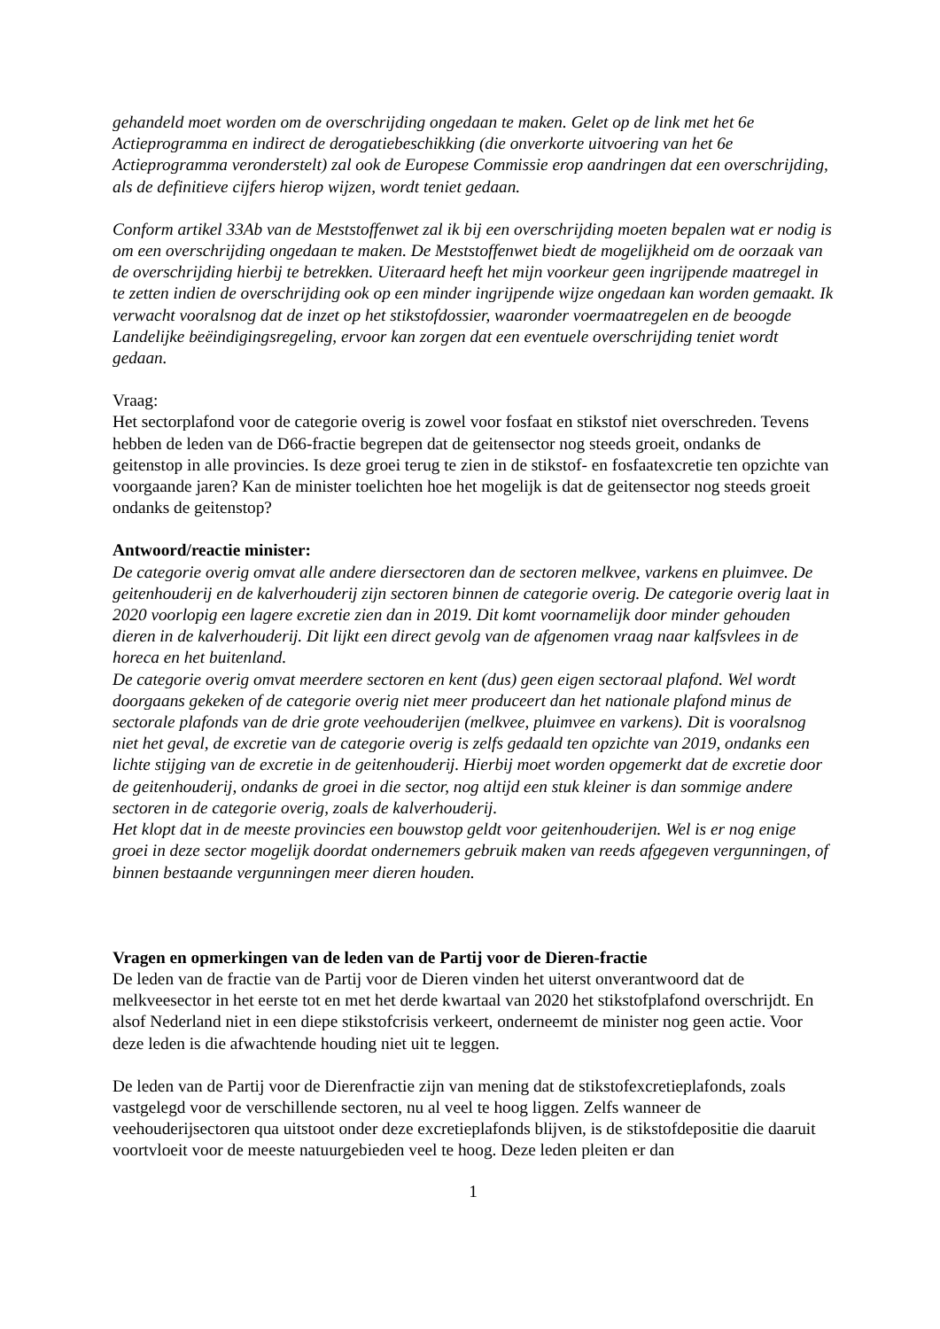gehandeld moet worden om de overschrijding ongedaan te maken. Gelet op de link met het 6e Actieprogramma en indirect de derogatiebeschikking (die onverkorte uitvoering van het 6e Actieprogramma veronderstelt) zal ook de Europese Commissie erop aandringen dat een overschrijding, als de definitieve cijfers hierop wijzen, wordt teniet gedaan.
Conform artikel 33Ab van de Meststoffenwet zal ik bij een overschrijding moeten bepalen wat er nodig is om een overschrijding ongedaan te maken. De Meststoffenwet biedt de mogelijkheid om de oorzaak van de overschrijding hierbij te betrekken. Uiteraard heeft het mijn voorkeur geen ingrijpende maatregel in te zetten indien de overschrijding ook op een minder ingrijpende wijze ongedaan kan worden gemaakt. Ik verwacht vooralsnog dat de inzet op het stikstofdossier, waaronder voermaatregelen en de beoogde Landelijke beëindigingsregeling, ervoor kan zorgen dat een eventuele overschrijding teniet wordt gedaan.
Vraag:
Het sectorplafond voor de categorie overig is zowel voor fosfaat en stikstof niet overschreden. Tevens hebben de leden van de D66-fractie begrepen dat de geitensector nog steeds groeit, ondanks de geitenstop in alle provincies. Is deze groei terug te zien in de stikstof- en fosfaatexcretie ten opzichte van voorgaande jaren? Kan de minister toelichten hoe het mogelijk is dat de geitensector nog steeds groeit ondanks de geitenstop?
Antwoord/reactie minister:
De categorie overig omvat alle andere diersectoren dan de sectoren melkvee, varkens en pluimvee. De geitenhouderij en de kalverhouderij zijn sectoren binnen de categorie overig. De categorie overig laat in 2020 voorlopig een lagere excretie zien dan in 2019. Dit komt voornamelijk door minder gehouden dieren in de kalverhouderij. Dit lijkt een direct gevolg van de afgenomen vraag naar kalfsvlees in de horeca en het buitenland.
De categorie overig omvat meerdere sectoren en kent (dus) geen eigen sectoraal plafond. Wel wordt doorgaans gekeken of de categorie overig niet meer produceert dan het nationale plafond minus de sectorale plafonds van de drie grote veehouderijen (melkvee, pluimvee en varkens). Dit is vooralsnog niet het geval, de excretie van de categorie overig is zelfs gedaald ten opzichte van 2019, ondanks een lichte stijging van de excretie in de geitenhouderij. Hierbij moet worden opgemerkt dat de excretie door de geitenhouderij, ondanks de groei in die sector, nog altijd een stuk kleiner is dan sommige andere sectoren in de categorie overig, zoals de kalverhouderij.
Het klopt dat in de meeste provincies een bouwstop geldt voor geitenhouderijen. Wel is er nog enige groei in deze sector mogelijk doordat ondernemers gebruik maken van reeds afgegeven vergunningen, of binnen bestaande vergunningen meer dieren houden.
Vragen en opmerkingen van de leden van de Partij voor de Dieren-fractie
De leden van de fractie van de Partij voor de Dieren vinden het uiterst onverantwoord dat de melkveesector in het eerste tot en met het derde kwartaal van 2020 het stikstofplafond overschrijdt. En alsof Nederland niet in een diepe stikstofcrisis verkeert, onderneemt de minister nog geen actie. Voor deze leden is die afwachtende houding niet uit te leggen.
De leden van de Partij voor de Dierenfractie zijn van mening dat de stikstofexcretieplafonds, zoals vastgelegd voor de verschillende sectoren, nu al veel te hoog liggen. Zelfs wanneer de veehouderijsectoren qua uitstoot onder deze excretieplafonds blijven, is de stikstofdepositie die daaruit voortvloeit voor de meeste natuurgebieden veel te hoog. Deze leden pleiten er dan
1